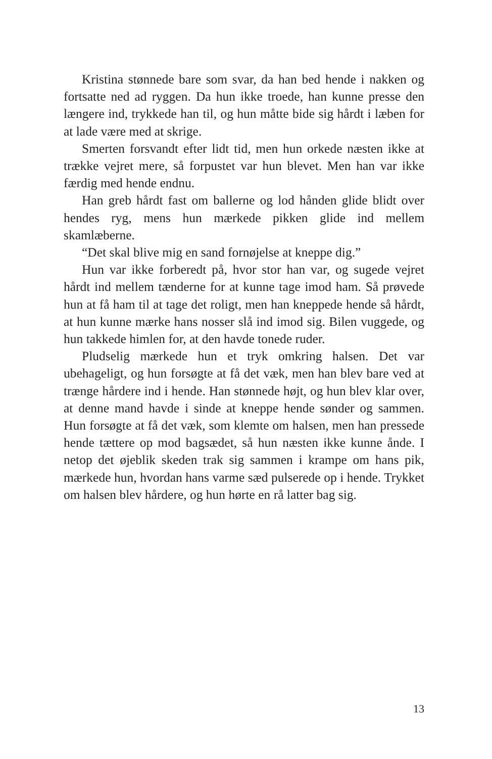Kristina stønnede bare som svar, da han bed hende i nakken og fortsatte ned ad ryggen. Da hun ikke troede, han kunne presse den længere ind, trykkede han til, og hun måtte bide sig hårdt i læben for at lade være med at skrige.
Smerten forsvandt efter lidt tid, men hun orkede næsten ikke at trække vejret mere, så forpustet var hun blevet. Men han var ikke færdig med hende endnu.
Han greb hårdt fast om ballerne og lod hånden glide blidt over hendes ryg, mens hun mærkede pikken glide ind mellem skamlæberne.
“Det skal blive mig en sand fornøjelse at kneppe dig.”
Hun var ikke forberedt på, hvor stor han var, og sugede vejret hårdt ind mellem tænderne for at kunne tage imod ham. Så prøvede hun at få ham til at tage det roligt, men han kneppede hende så hårdt, at hun kunne mærke hans nosser slå ind imod sig. Bilen vuggede, og hun takkede himlen for, at den havde tonede ruder.
Pludselig mærkede hun et tryk omkring halsen. Det var ubehageligt, og hun forsøgte at få det væk, men han blev bare ved at trænge hårdere ind i hende. Han stønnede højt, og hun blev klar over, at denne mand havde i sinde at kneppe hende sønder og sammen. Hun forsøgte at få det væk, som klemte om halsen, men han pressede hende tættere op mod bagsædet, så hun næsten ikke kunne ånde. I netop det øjeblik skeden trak sig sammen i krampe om hans pik, mærkede hun, hvordan hans varme sæd pulserede op i hende. Trykket om halsen blev hårdere, og hun hørte en rå latter bag sig.
13